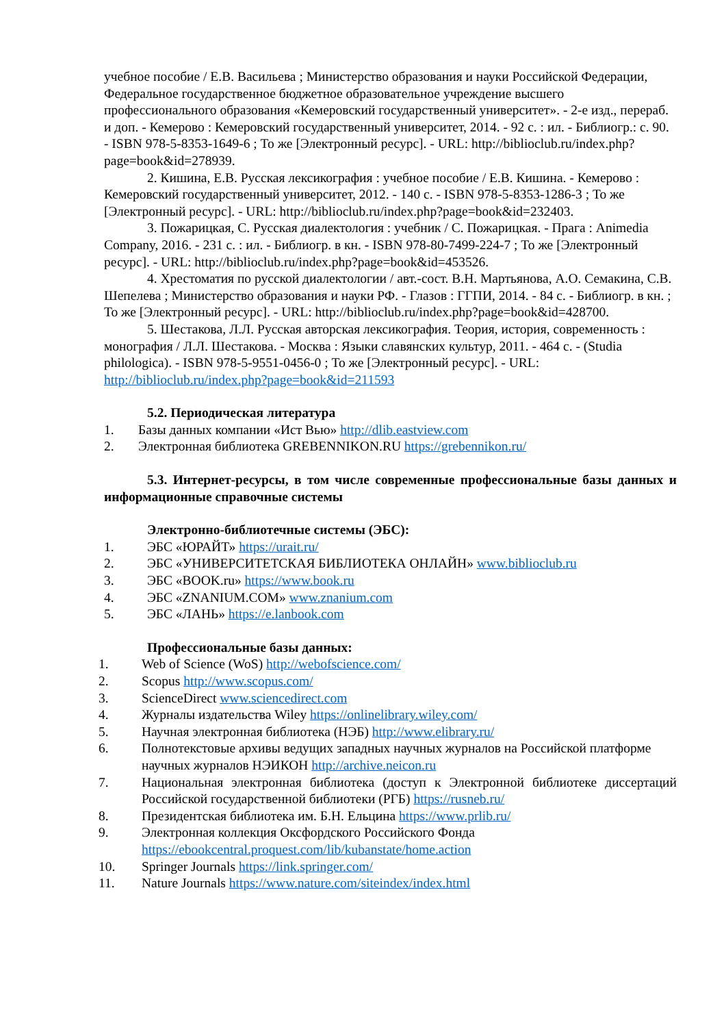учебное пособие / Е.В. Васильева ; Министерство образования и науки Российской Федерации, Федеральное государственное бюджетное образовательное учреждение высшего профессионального образования «Кемеровский государственный университет». - 2-е изд., перераб. и доп. - Кемерово : Кемеровский государственный университет, 2014. - 92 с. : ил. - Библиогр.: с. 90. - ISBN 978-5-8353-1649-6 ; То же [Электронный ресурс]. - URL: http://biblioclub.ru/index.php?page=book&id=278939.
2. Кишина, Е.В. Русская лексикография : учебное пособие / Е.В. Кишина. - Кемерово : Кемеровский государственный университет, 2012. - 140 с. - ISBN 978-5-8353-1286-3 ; То же [Электронный ресурс]. - URL: http://biblioclub.ru/index.php?page=book&id=232403.
3. Пожарицкая, С. Русская диалектология : учебник / С. Пожарицкая. - Прага : Animedia Company, 2016. - 231 с. : ил. - Библиогр. в кн. - ISBN 978-80-7499-224-7 ; То же [Электронный ресурс]. - URL: http://biblioclub.ru/index.php?page=book&id=453526.
4. Хрестоматия по русской диалектологии / авт.-сост. В.Н. Мартьянова, А.О. Семакина, С.В. Шепелева ; Министерство образования и науки РФ. - Глазов : ГГПИ, 2014. - 84 с. - Библиогр. в кн. ; То же [Электронный ресурс]. - URL: http://biblioclub.ru/index.php?page=book&id=428700.
5. Шестакова, Л.Л. Русская авторская лексикография. Теория, история, современность : монография / Л.Л. Шестакова. - Москва : Языки славянских культур, 2011. - 464 с. - (Studia philologica). - ISBN 978-5-9551-0456-0 ; То же [Электронный ресурс]. - URL: http://biblioclub.ru/index.php?page=book&id=211593
5.2. Периодическая литература
1. Базы данных компании «Ист Вью» http://dlib.eastview.com
2. Электронная библиотека GREBENNIKON.RU https://grebennikon.ru/
5.3. Интернет-ресурсы, в том числе современные профессиональные базы данных и информационные справочные системы
Электронно-библиотечные системы (ЭБС):
1. ЭБС «ЮРАЙТ» https://urait.ru/
2. ЭБС «УНИВЕРСИТЕТСКАЯ БИБЛИОТЕКА ОНЛАЙН» www.biblioclub.ru
3. ЭБС «BOOK.ru» https://www.book.ru
4. ЭБС «ZNANIUM.COM» www.znanium.com
5. ЭБС «ЛАНЬ» https://e.lanbook.com
Профессиональные базы данных:
1. Web of Science (WoS) http://webofscience.com/
2. Scopus http://www.scopus.com/
3. ScienceDirect www.sciencedirect.com
4. Журналы издательства Wiley https://onlinelibrary.wiley.com/
5. Научная электронная библиотека (НЭБ) http://www.elibrary.ru/
6. Полнотекстовые архивы ведущих западных научных журналов на Российской платформе научных журналов НЭИКОН http://archive.neicon.ru
7. Национальная электронная библиотека (доступ к Электронной библиотеке диссертаций Российской государственной библиотеки (РГБ) https://rusneb.ru/
8. Президентская библиотека им. Б.Н. Ельцина https://www.prlib.ru/
9. Электронная коллекция Оксфордского Российского Фонда https://ebookcentral.proquest.com/lib/kubanstate/home.action
10. Springer Journals https://link.springer.com/
11. Nature Journals https://www.nature.com/siteindex/index.html